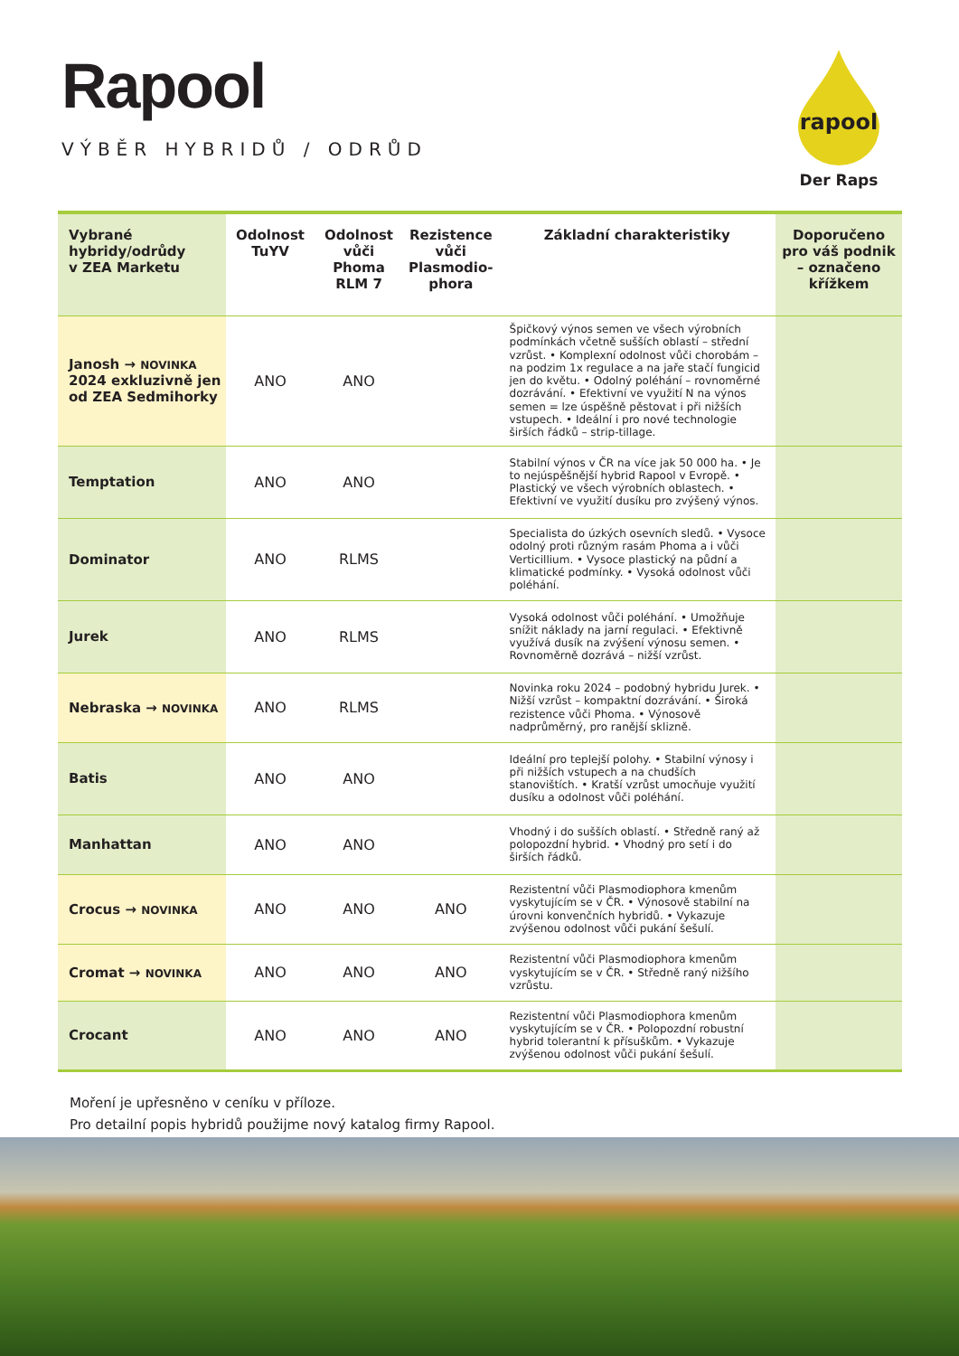Rapool
VÝBĚR HYBRIDŮ / ODRŮD
rapool
Der Raps
| Vybrané hybridy/odrůdy v ZEA Marketu | Odolnost TuYV | Odolnost vůči Phoma RLM 7 | Rezistence vůči Plasmodio-phora | Základní charakteristiky | Doporučeno pro váš podnik – označeno křížkem |
| --- | --- | --- | --- | --- | --- |
| Janosh → NOVINKA 2024 exkluzivně jen od ZEA Sedmihorky | ANO | ANO | | Špičkový výnos semen ve všech výrobních podmínkách včetně sušších oblastí – střední vzrůst. • Komplexní odolnost vůči chorobám – na podzim 1x regulace a na jaře stačí fungicid jen do květu. • Odolný poléhání – rovnoměrné dozrávání. • Efektivní ve využití N na výnos semen = lze úspěšně pěstovat i při nižších vstupech. • Ideální i pro nové technologie širších řádků – strip-tillage. | |
| Temptation | ANO | ANO | | Stabilní výnos v ČR na více jak 50 000 ha. • Je to nejúspěšnější hybrid Rapool v Evropě. • Plastický ve všech výrobních oblastech. • Efektivní ve využití dusíku pro zvýšený výnos. | |
| Dominator | ANO | RLMS | | Specialista do úzkých osevních sledů. • Vysoce odolný proti různým rasám Phoma a i vůči Verticillium. • Vysoce plastický na půdní a klimatické podmínky. • Vysoká odolnost vůči poléhání. | |
| Jurek | ANO | RLMS | | Vysoká odolnost vůči poléhání. • Umožňuje snížit náklady na jarní regulaci. • Efektivně využívá dusík na zvýšení výnosu semen. • Rovnoměrně dozrává – nižší vzrůst. | |
| Nebraska → NOVINKA | ANO | RLMS | | Novinka roku 2024 – podobný hybridu Jurek. • Nižší vzrůst – kompaktní dozrávání. • Široká rezistence vůči Phoma. • Výnosově nadprůměrný, pro ranější sklizně. | |
| Batis | ANO | ANO | | Ideální pro teplejší polohy. • Stabilní výnosy i při nižších vstupech a na chudších stanovištích. • Kratší vzrůst umocňuje využití dusíku a odolnost vůči poléhání. | |
| Manhattan | ANO | ANO | | Vhodný i do sušších oblastí. • Středně raný až polopozdní hybrid. • Vhodný pro setí i do širších řádků. | |
| Crocus → NOVINKA | ANO | ANO | ANO | Rezistentní vůči Plasmodiophora kmenům vyskytujícím se v ČR. • Výnosově stabilní na úrovni konvenčních hybridů. • Vykazuje zvýšenou odolnost vůči pukání šešulí. | |
| Cromat → NOVINKA | ANO | ANO | ANO | Rezistentní vůči Plasmodiophora kmenům vyskytujícím se v ČR. • Středně raný nižšího vzrůstu. | |
| Crocant | ANO | ANO | ANO | Rezistentní vůči Plasmodiophora kmenům vyskytujícím se v ČR. • Polopozdní robustní hybrid tolerantní k přísuškům. • Vykazuje zvýšenou odolnost vůči pukání šešulí. | |
Moření je upřesněno v ceníku v příloze.
Pro detailní popis hybridů použijme nový katalog firmy Rapool.